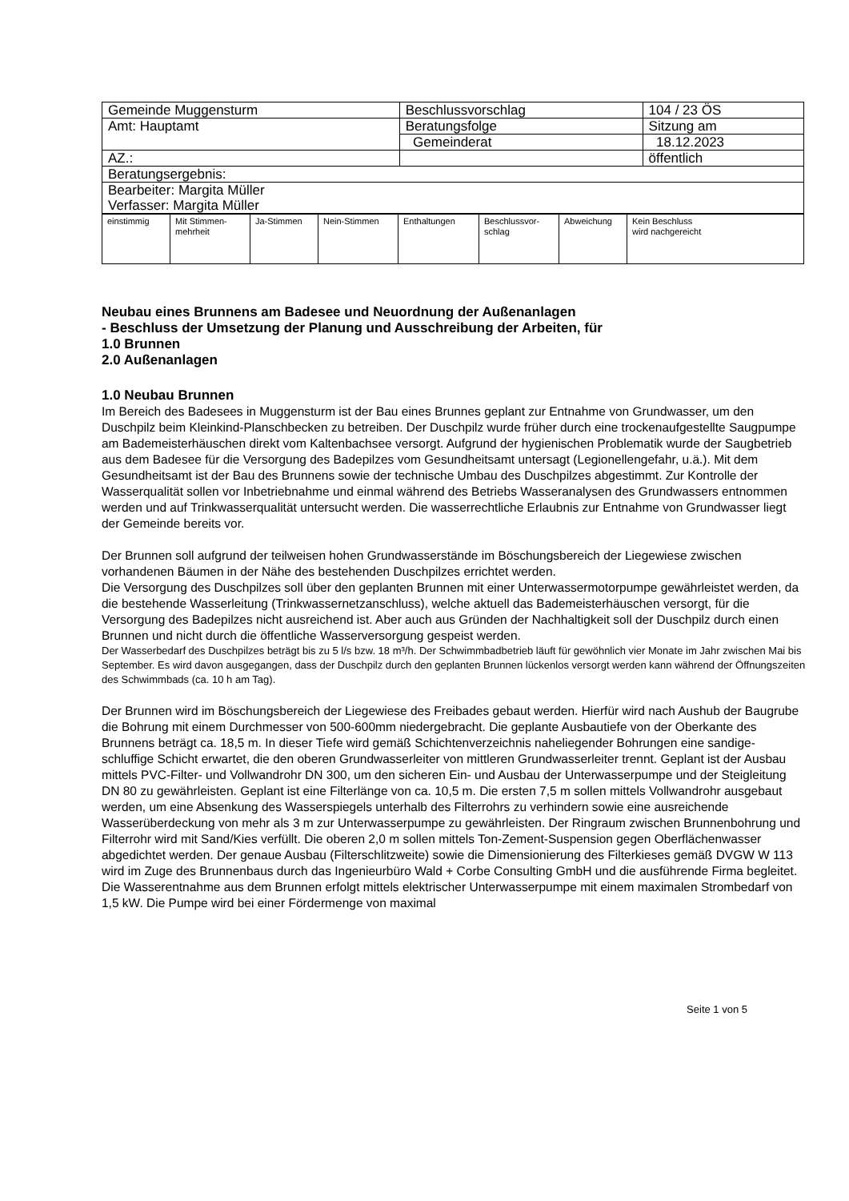| Gemeinde Muggensturm | Beschlussvorschlag | 104 / 23 ÖS |
| Amt: Hauptamt | Beratungsfolge | Sitzung am |
| | Gemeinderat | 18.12.2023 |
| AZ.: | | öffentlich |
| Beratungsergebnis: | | |
| Bearbeiter: Margita Müller Verfasser: Margita Müller | | |
| einstimmig | Mit Stimmen- mehrheit | Ja-Stimmen | Nein-Stimmen | Enthaltungen | Beschlussvor- schlag | Abweichung | Kein Beschluss wird nachgereicht |
Neubau eines Brunnens am Badesee und Neuordnung der Außenanlagen
- Beschluss der Umsetzung der Planung und Ausschreibung der Arbeiten, für
1.0 Brunnen
2.0 Außenanlagen
1.0 Neubau Brunnen
Im Bereich des Badesees in Muggensturm ist der Bau eines Brunnes geplant zur Entnahme von Grundwasser, um den Duschpilz beim Kleinkind-Planschbecken zu betreiben. Der Duschpilz wurde früher durch eine trockenaufgestellte Saugpumpe am Bademeisterhäuschen direkt vom Kaltenbachsee versorgt. Aufgrund der hygienischen Problematik wurde der Saugbetrieb aus dem Badesee für die Versorgung des Badepilzes vom Gesundheitsamt untersagt (Legionellengefahr, u.ä.). Mit dem Gesundheitsamt ist der Bau des Brunnens sowie der technische Umbau des Duschpilzes abgestimmt. Zur Kontrolle der Wasserqualität sollen vor Inbetriebnahme und einmal während des Betriebs Wasseranalysen des Grundwassers entnommen werden und auf Trinkwasserqualität untersucht werden. Die wasserrechtliche Erlaubnis zur Entnahme von Grundwasser liegt der Gemeinde bereits vor.
Der Brunnen soll aufgrund der teilweisen hohen Grundwasserstände im Böschungsbereich der Liegewiese zwischen vorhandenen Bäumen in der Nähe des bestehenden Duschpilzes errichtet werden.
Die Versorgung des Duschpilzes soll über den geplanten Brunnen mit einer Unterwassermotorpumpe gewährleistet werden, da die bestehende Wasserleitung (Trinkwassernetzanschluss), welche aktuell das Bademeisterhäuschen versorgt, für die Versorgung des Badepilzes nicht ausreichend ist. Aber auch aus Gründen der Nachhaltigkeit soll der Duschpilz durch einen Brunnen und nicht durch die öffentliche Wasserversorgung gespeist werden.
Der Wasserbedarf des Duschpilzes beträgt bis zu 5 l/s bzw. 18 m³/h. Der Schwimmbadbetrieb läuft für gewöhnlich vier Monate im Jahr zwischen Mai bis September. Es wird davon ausgegangen, dass der Duschpilz durch den geplanten Brunnen lückenlos versorgt werden kann während der Öffnungszeiten des Schwimmbads (ca. 10 h am Tag).
Der Brunnen wird im Böschungsbereich der Liegewiese des Freibades gebaut werden. Hierfür wird nach Aushub der Baugrube die Bohrung mit einem Durchmesser von 500-600mm niedergebracht. Die geplante Ausbautiefe von der Oberkante des Brunnens beträgt ca. 18,5 m. In dieser Tiefe wird gemäß Schichtenverzeichnis naheliegender Bohrungen eine sandige-schluffige Schicht erwartet, die den oberen Grundwasserleiter von mittleren Grundwasserleiter trennt. Geplant ist der Ausbau mittels PVC-Filter- und Vollwandrohr DN 300, um den sicheren Ein- und Ausbau der Unterwasserpumpe und der Steigleitung DN 80 zu gewährleisten. Geplant ist eine Filterlänge von ca. 10,5 m. Die ersten 7,5 m sollen mittels Vollwandrohr ausgebaut werden, um eine Absenkung des Wasserspiegels unterhalb des Filterrohrs zu verhindern sowie eine ausreichende Wasserüberdeckung von mehr als 3 m zur Unterwasserpumpe zu gewährleisten. Der Ringraum zwischen Brunnenbohrung und Filterrohr wird mit Sand/Kies verfüllt. Die oberen 2,0 m sollen mittels Ton-Zement-Suspension gegen Oberflächenwasser abgedichtet werden. Der genaue Ausbau (Filterschlitzweite) sowie die Dimensionierung des Filterkieses gemäß DVGW W 113 wird im Zuge des Brunnenbaus durch das Ingenieurbüro Wald + Corbe Consulting GmbH und die ausführende Firma begleitet.
Die Wasserentnahme aus dem Brunnen erfolgt mittels elektrischer Unterwasserpumpe mit einem maximalen Strombedarf von 1,5 kW. Die Pumpe wird bei einer Fördermenge von maximal
Seite 1 von 5